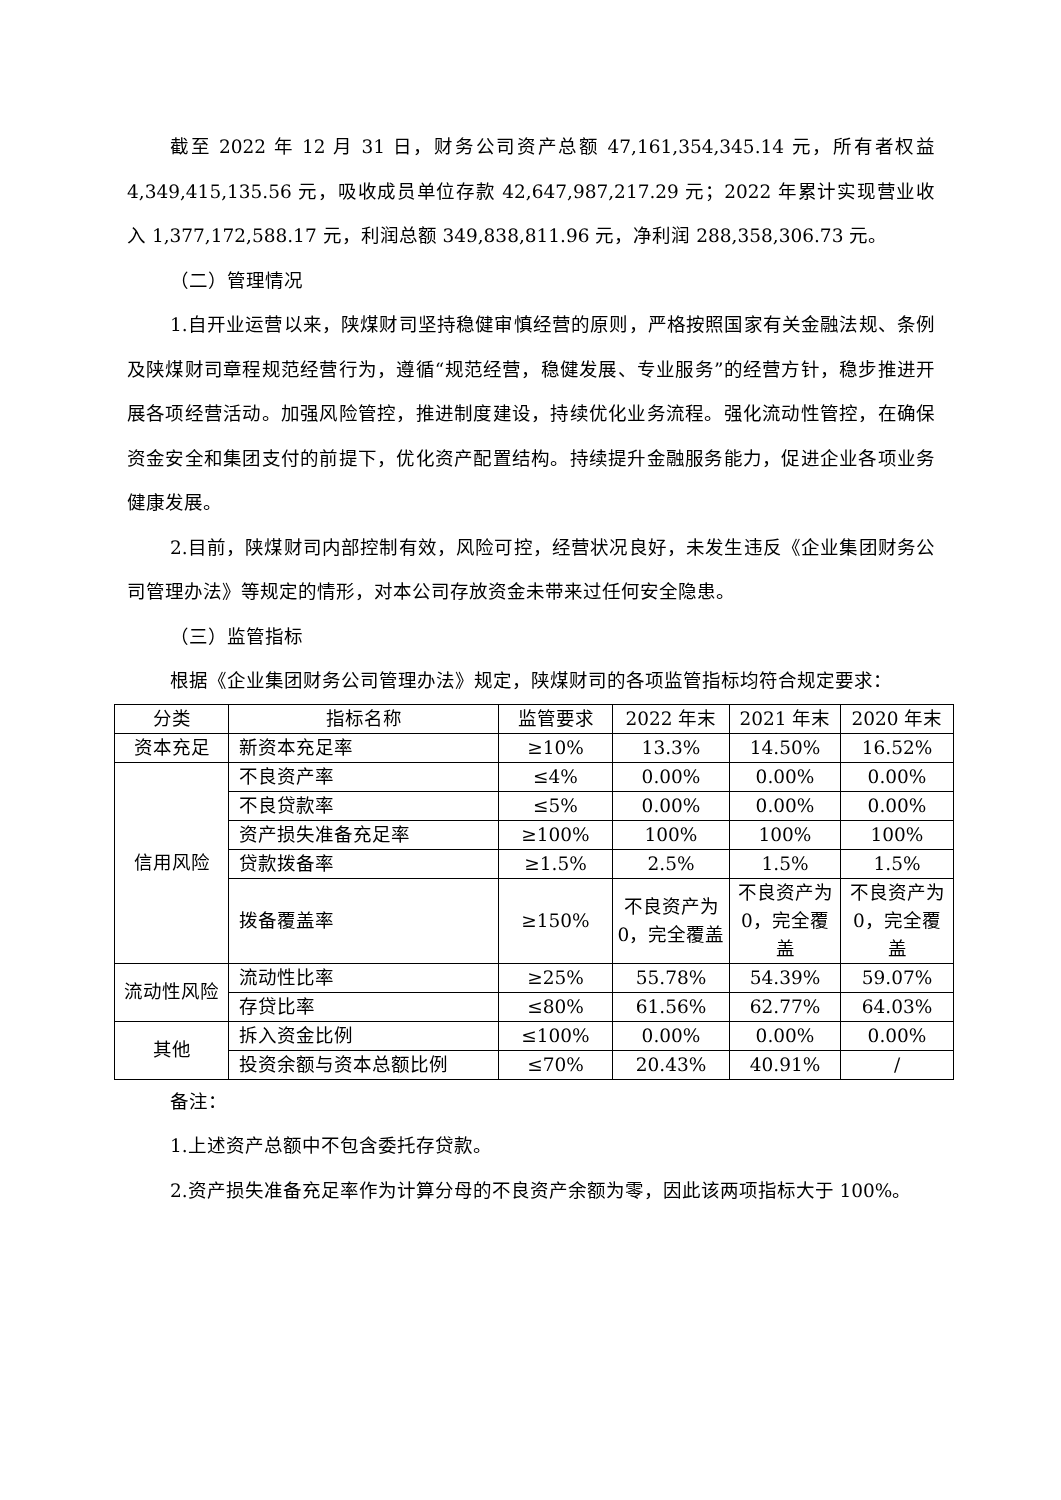截至 2022 年 12 月 31 日，财务公司资产总额 47,161,354,345.14 元，所有者权益 4,349,415,135.56 元，吸收成员单位存款 42,647,987,217.29 元；2022 年累计实现营业收入 1,377,172,588.17 元，利润总额 349,838,811.96 元，净利润 288,358,306.73 元。
（二）管理情况
1.自开业运营以来，陕煤财司坚持稳健审慎经营的原则，严格按照国家有关金融法规、条例及陕煤财司章程规范经营行为，遵循“规范经营，稳健发展、专业服务”的经营方针，稳步推进开展各项经营活动。加强风险管控，推进制度建设，持续优化业务流程。强化流动性管控，在确保资金安全和集团支付的前提下，优化资产配置结构。持续提升金融服务能力，促进企业各项业务健康发展。
2.目前，陕煤财司内部控制有效，风险可控，经营状况良好，未发生违反《企业集团财务公司管理办法》等规定的情形，对本公司存放资金未带来过任何安全隐患。
（三）监管指标
根据《企业集团财务公司管理办法》规定，陕煤财司的各项监管指标均符合规定要求：
| 分类 | 指标名称 | 监管要求 | 2022 年末 | 2021 年末 | 2020 年末 |
| --- | --- | --- | --- | --- | --- |
| 资本充足 | 新资本充足率 | ≥10% | 13.3% | 14.50% | 16.52% |
| 信用风险 | 不良资产率 | ≤4% | 0.00% | 0.00% | 0.00% |
| | 不良贷款率 | ≤5% | 0.00% | 0.00% | 0.00% |
| | 资产损失准备充足率 | ≥100% | 100% | 100% | 100% |
| | 贷款拨备率 | ≥1.5% | 2.5% | 1.5% | 1.5% |
| | 拨备覆盖率 | ≥150% | 不良资产为 0，完全覆盖 | 不良资产为 0，完全覆盖 | 不良资产为 0，完全覆盖 |
| 流动性风险 | 流动性比率 | ≥25% | 55.78% | 54.39% | 59.07% |
| | 存贷比率 | ≤80% | 61.56% | 62.77% | 64.03% |
| 其他 | 拆入资金比例 | ≤100% | 0.00% | 0.00% | 0.00% |
| | 投资余额与资本总额比例 | ≤70% | 20.43% | 40.91% | / |
备注：
1.上述资产总额中不包含委托存贷款。
2.资产损失准备充足率作为计算分母的不良资产余额为零，因此该两项指标大于 100%。